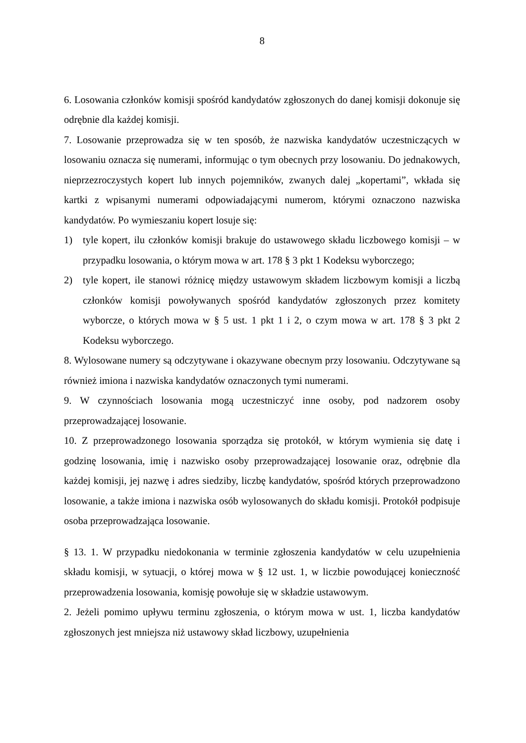8
6. Losowania członków komisji spośród kandydatów zgłoszonych do danej komisji dokonuje się odrębnie dla każdej komisji.
7. Losowanie przeprowadza się w ten sposób, że nazwiska kandydatów uczestniczących w losowaniu oznacza się numerami, informując o tym obecnych przy losowaniu. Do jednakowych, nieprzezroczystych kopert lub innych pojemników, zwanych dalej „kopertami”, wkłada się kartki z wpisanymi numerami odpowiadającymi numerom, którymi oznaczono nazwiska kandydatów. Po wymieszaniu kopert losuje się:
1) tyle kopert, ilu członków komisji brakuje do ustawowego składu liczbowego komisji – w przypadku losowania, o którym mowa w art. 178 § 3 pkt 1 Kodeksu wyborczego;
2) tyle kopert, ile stanowi różnicę między ustawowym składem liczbowym komisji a liczbą członków komisji powoływanych spośród kandydatów zgłoszonych przez komitety wyborcze, o których mowa w § 5 ust. 1 pkt 1 i 2, o czym mowa w art. 178 § 3 pkt 2 Kodeksu wyborczego.
8. Wylosowane numery są odczytywane i okazywane obecnym przy losowaniu. Odczytywane są również imiona i nazwiska kandydatów oznaczonych tymi numerami.
9. W czynnościach losowania mogą uczestniczyć inne osoby, pod nadzorem osoby przeprowadzającej losowanie.
10. Z przeprowadzonego losowania sporządza się protokół, w którym wymienia się datę i godzinę losowania, imię i nazwisko osoby przeprowadzającej losowanie oraz, odrębnie dla każdej komisji, jej nazwę i adres siedziby, liczbę kandydatów, spośród których przeprowadzono losowanie, a także imiona i nazwiska osób wylosowanych do składu komisji. Protokół podpisuje osoba przeprowadzająca losowanie.
§ 13. 1. W przypadku niedokonania w terminie zgłoszenia kandydatów w celu uzupełnienia składu komisji, w sytuacji, o której mowa w § 12 ust. 1, w liczbie powodującej konieczność przeprowadzenia losowania, komisję powołuje się w składzie ustawowym.
2. Jeżeli pomimo upływu terminu zgłoszenia, o którym mowa w ust. 1, liczba kandydatów zgłoszonych jest mniejsza niż ustawowy skład liczbowy, uzupełnienia